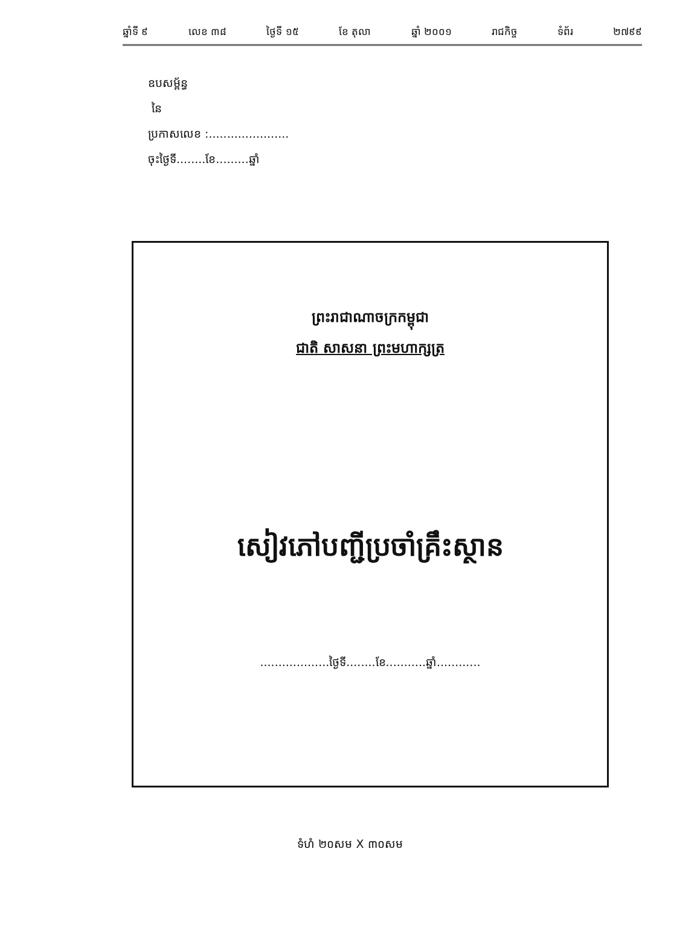ឆ្នាំទី ៩ លេខ ៣៨ ថ្ងៃទី ១៥ ខែ តុលា ឆ្នាំ ២០០១ រាជកិច្ច ទំព័រ ២៧៩៩
ឧបសម្ព័ន្ធ
នៃ
ប្រកាសលេខ :......................
ចុះថ្ងៃទី........ខែ.........ឆ្នាំ
ព្រះរាជាណាចក្រកម្ពុជា
ជាតិ សាសនា ព្រះមហាក្សត្រ
សៀវភៅបញ្ជីប្រចាំគ្រឹះស្ថាន
...................ថ្ងៃទី........ខែ...........ឆ្នាំ............
ទំហំ ២០សម X ៣០សម